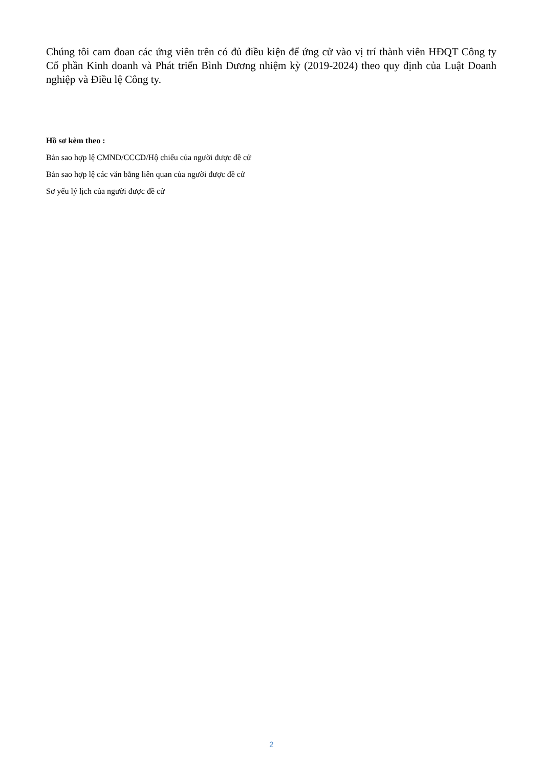Chúng tôi cam đoan các ứng viên trên có đủ điều kiện để ứng cử vào vị trí thành viên HĐQT Công ty Cổ phần Kinh doanh và Phát triển Bình Dương nhiệm kỳ (2019-2024) theo quy định của Luật Doanh nghiệp và Điều lệ Công ty.
Hồ sơ kèm theo :
Bản sao hợp lệ CMND/CCCD/Hộ chiếu của người được đề cử
Bản sao hợp lệ các văn bằng liên quan của người được đề cử
Sơ yếu lý lịch của người được đề cử
2